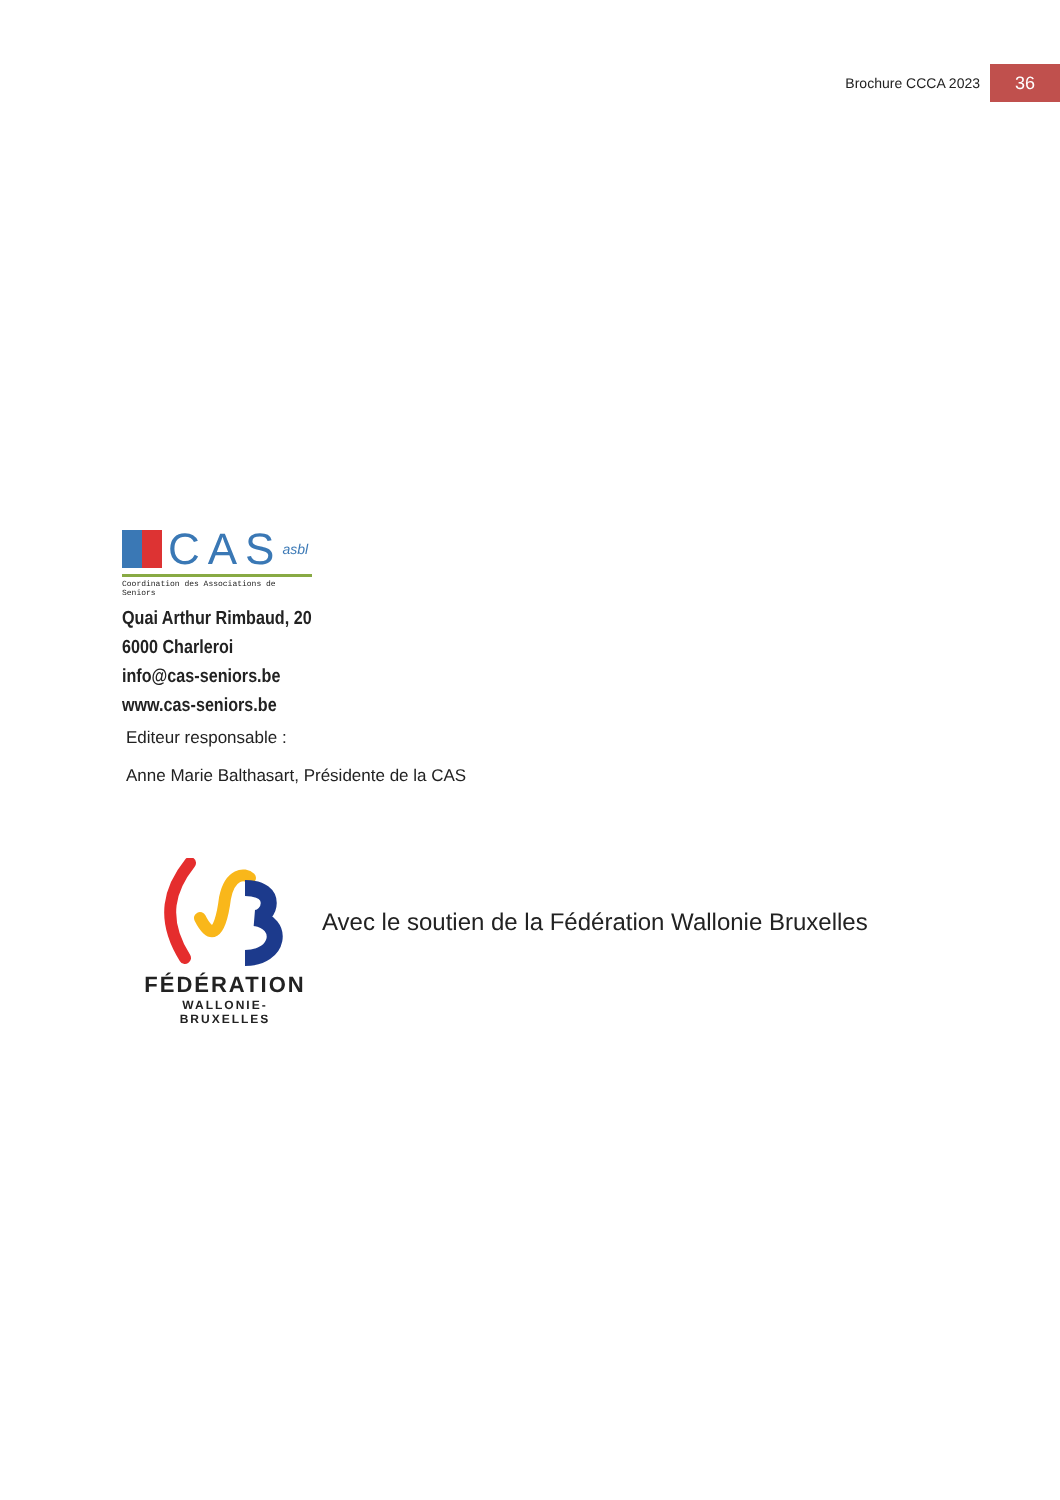Brochure CCCA 2023 36
CAS asbl
Coordination des Associations de Seniors
Quai Arthur Rimbaud, 20
6000 Charleroi
info@cas-seniors.be
www.cas-seniors.be
Editeur responsable :
Anne Marie Balthasart, Présidente de la CAS
FÉDÉRATION
WALLONIE-BRUXELLES
Avec le soutien de la Fédération Wallonie Bruxelles